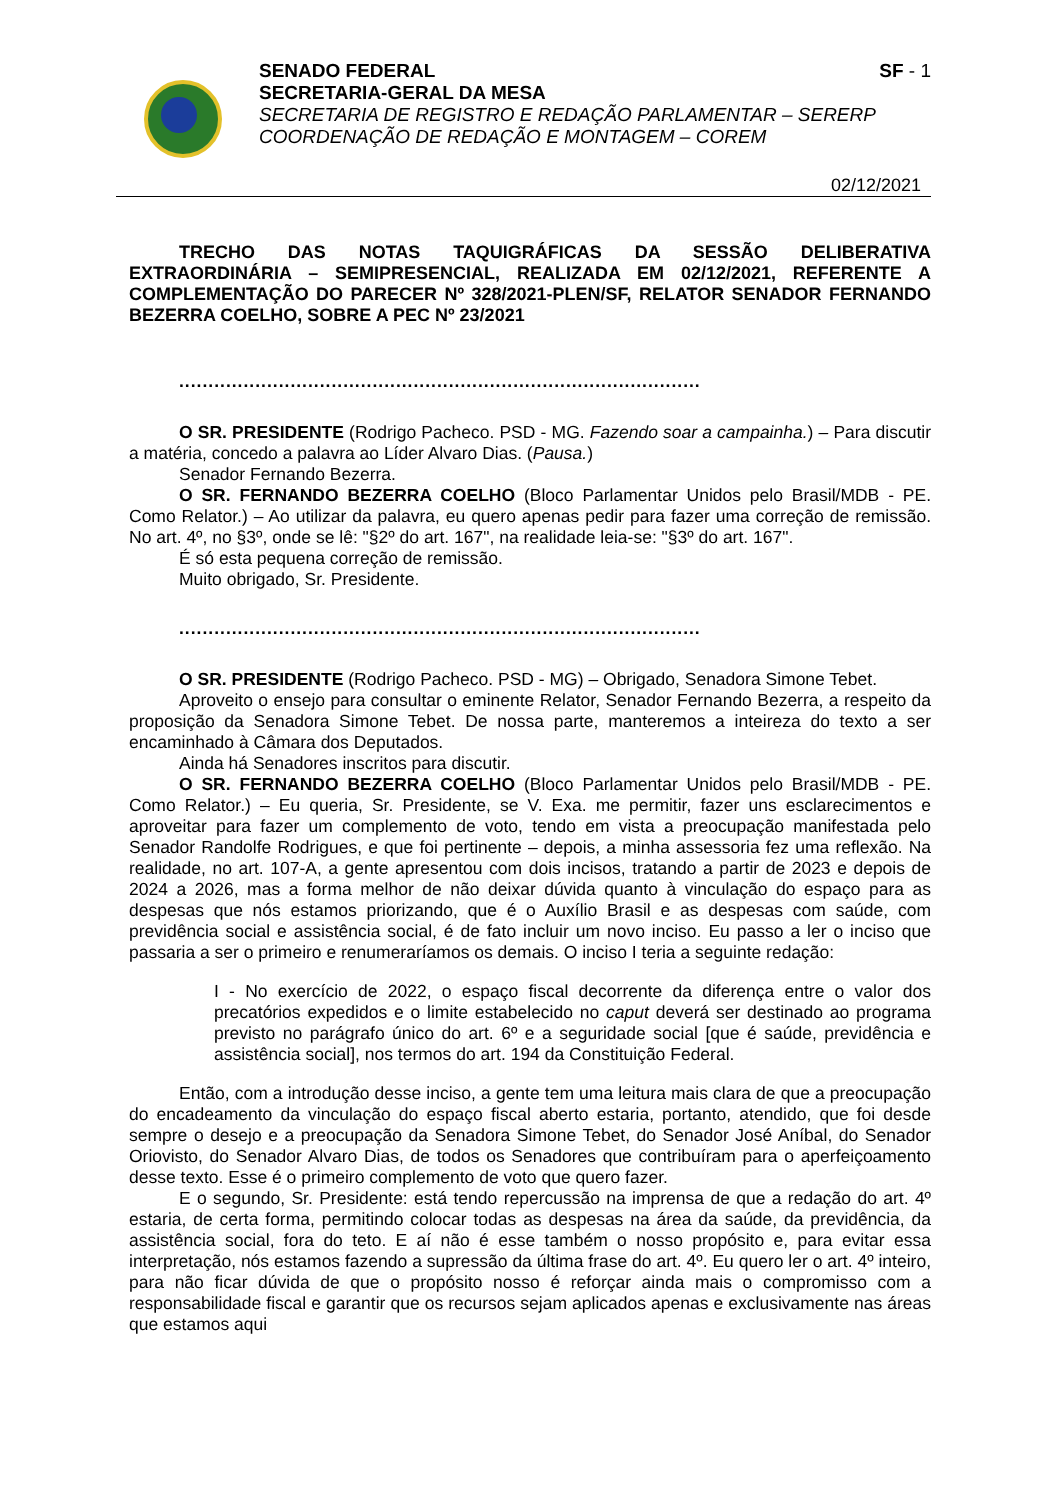SENADO FEDERAL SF - 1
SECRETARIA-GERAL DA MESA
SECRETARIA DE REGISTRO E REDAÇÃO PARLAMENTAR – SERERP
COORDENAÇÃO DE REDAÇÃO E MONTAGEM – COREM
02/12/2021
TRECHO DAS NOTAS TAQUIGRÁFICAS DA SESSÃO DELIBERATIVA EXTRAORDINÁRIA – SEMIPRESENCIAL, REALIZADA EM 02/12/2021, REFERENTE A COMPLEMENTAÇÃO DO PARECER Nº 328/2021-PLEN/SF, RELATOR SENADOR FERNANDO BEZERRA COELHO, SOBRE A PEC Nº 23/2021
.........................................................................................
O SR. PRESIDENTE (Rodrigo Pacheco. PSD - MG. Fazendo soar a campainha.) – Para discutir a matéria, concedo a palavra ao Líder Alvaro Dias. (Pausa.)
Senador Fernando Bezerra.
O SR. FERNANDO BEZERRA COELHO (Bloco Parlamentar Unidos pelo Brasil/MDB - PE. Como Relator.) – Ao utilizar da palavra, eu quero apenas pedir para fazer uma correção de remissão. No art. 4º, no §3º, onde se lê: "§2º do art. 167", na realidade leia-se: "§3º do art. 167".
É só esta pequena correção de remissão.
Muito obrigado, Sr. Presidente.
.........................................................................................
O SR. PRESIDENTE (Rodrigo Pacheco. PSD - MG) – Obrigado, Senadora Simone Tebet.
Aproveito o ensejo para consultar o eminente Relator, Senador Fernando Bezerra, a respeito da proposição da Senadora Simone Tebet. De nossa parte, manteremos a inteireza do texto a ser encaminhado à Câmara dos Deputados.
Ainda há Senadores inscritos para discutir.
O SR. FERNANDO BEZERRA COELHO (Bloco Parlamentar Unidos pelo Brasil/MDB - PE. Como Relator.) – Eu queria, Sr. Presidente, se V. Exa. me permitir, fazer uns esclarecimentos e aproveitar para fazer um complemento de voto, tendo em vista a preocupação manifestada pelo Senador Randolfe Rodrigues, e que foi pertinente – depois, a minha assessoria fez uma reflexão. Na realidade, no art. 107-A, a gente apresentou com dois incisos, tratando a partir de 2023 e depois de 2024 a 2026, mas a forma melhor de não deixar dúvida quanto à vinculação do espaço para as despesas que nós estamos priorizando, que é o Auxílio Brasil e as despesas com saúde, com previdência social e assistência social, é de fato incluir um novo inciso. Eu passo a ler o inciso que passaria a ser o primeiro e renumeraríamos os demais. O inciso I teria a seguinte redação:
I - No exercício de 2022, o espaço fiscal decorrente da diferença entre o valor dos precatórios expedidos e o limite estabelecido no caput deverá ser destinado ao programa previsto no parágrafo único do art. 6º e a seguridade social [que é saúde, previdência e assistência social], nos termos do art. 194 da Constituição Federal.
Então, com a introdução desse inciso, a gente tem uma leitura mais clara de que a preocupação do encadeamento da vinculação do espaço fiscal aberto estaria, portanto, atendido, que foi desde sempre o desejo e a preocupação da Senadora Simone Tebet, do Senador José Aníbal, do Senador Oriovisto, do Senador Alvaro Dias, de todos os Senadores que contribuíram para o aperfeiçoamento desse texto. Esse é o primeiro complemento de voto que quero fazer.
E o segundo, Sr. Presidente: está tendo repercussão na imprensa de que a redação do art. 4º estaria, de certa forma, permitindo colocar todas as despesas na área da saúde, da previdência, da assistência social, fora do teto. E aí não é esse também o nosso propósito e, para evitar essa interpretação, nós estamos fazendo a supressão da última frase do art. 4º. Eu quero ler o art. 4º inteiro, para não ficar dúvida de que o propósito nosso é reforçar ainda mais o compromisso com a responsabilidade fiscal e garantir que os recursos sejam aplicados apenas e exclusivamente nas áreas que estamos aqui